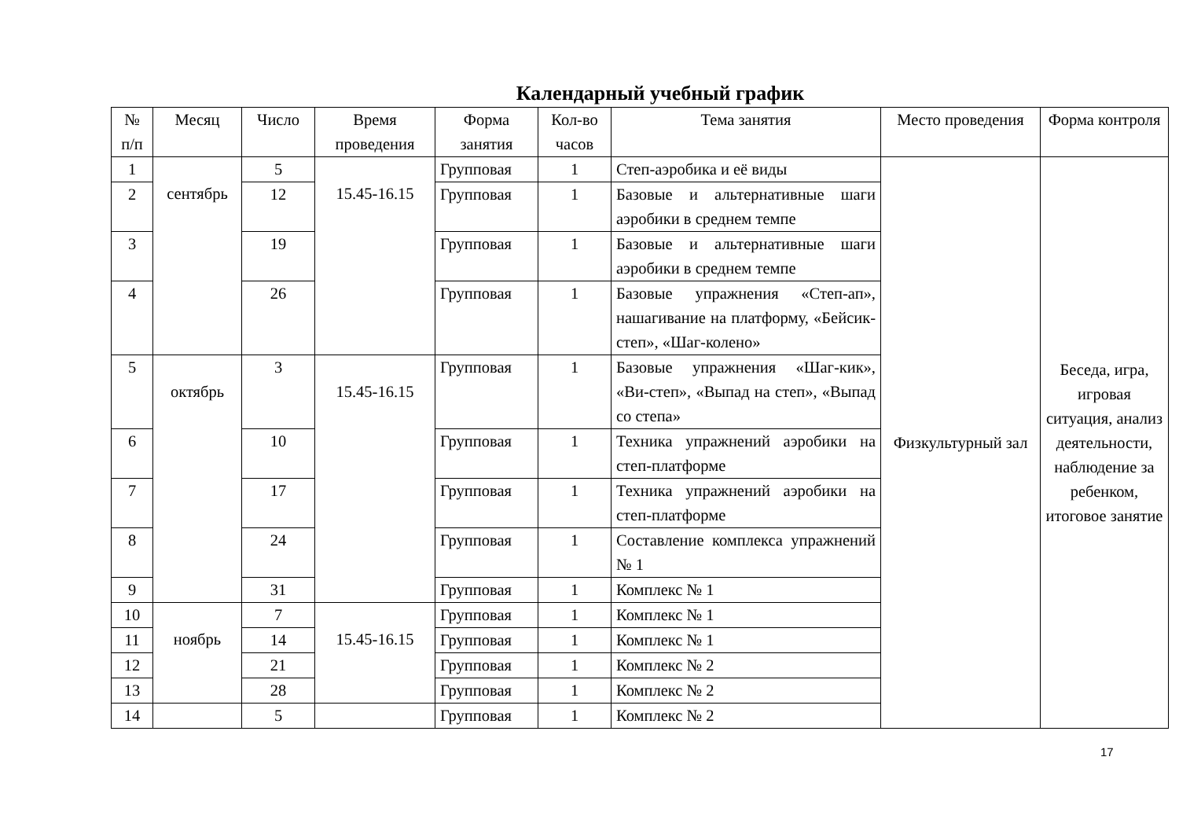Календарный учебный график
| № п/п | Месяц | Число | Время проведения | Форма занятия | Кол-во часов | Тема занятия | Место проведения | Форма контроля |
| --- | --- | --- | --- | --- | --- | --- | --- | --- |
| 1 | сентябрь | 5 | 15.45-16.15 | Групповая | 1 | Степ-аэробика и её виды | Физкультурный зал | Беседа, игра, игровая ситуация, анализ деятельности, наблюдение за ребенком, итоговое занятие |
| 2 | | 12 | | Групповая | 1 | Базовые и альтернативные шаги аэробики в среднем темпе | | |
| 3 | | 19 | | Групповая | 1 | Базовые и альтернативные шаги аэробики в среднем темпе | | |
| 4 | | 26 | | Групповая | 1 | Базовые упражнения «Степ-ап», нашагивание на платформу, «Бейсик-степ», «Шаг-колено» | | |
| 5 | октябрь | 3 | 15.45-16.15 | Групповая | 1 | Базовые упражнения «Шаг-кик», «Ви-степ», «Выпад на степ», «Выпад со степа» | | |
| 6 | | 10 | | Групповая | 1 | Техника упражнений аэробики на степ-платформе | | |
| 7 | | 17 | | Групповая | 1 | Техника упражнений аэробики на степ-платформе | | |
| 8 | | 24 | | Групповая | 1 | Составление комплекса упражнений № 1 | | |
| 9 | | 31 | | Групповая | 1 | Комплекс № 1 | | |
| 10 | ноябрь | 7 | 15.45-16.15 | Групповая | 1 | Комплекс № 1 | | |
| 11 | | 14 | | Групповая | 1 | Комплекс № 1 | | |
| 12 | | 21 | | Групповая | 1 | Комплекс № 2 | | |
| 13 | | 28 | | Групповая | 1 | Комплекс № 2 | | |
| 14 | | 5 | | Групповая | 1 | Комплекс № 2 | | |
17